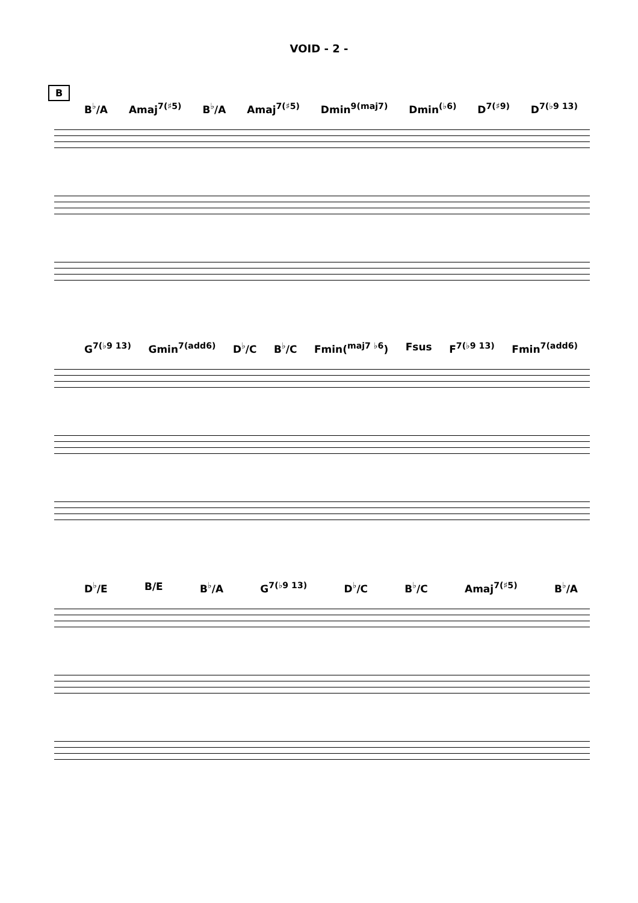VOID - 2 -
B
B<sup>♭</sup>/A Amaj<sup>7(♯5)</sup> B<sup>♭</sup>/A Amaj<sup>7(♯5)</sup> Dmin<sup>9(maj7)</sup> Dmin<sup>(♭6)</sup> D<sup>7(♯9)</sup> D<sup>7(♭9 13)</sup>
G<sup>7(♭9 13)</sup> Gmin<sup>7(add6)</sup> D<sup>♭</sup>/C B<sup>♭</sup>/C Fmin(<sup>maj7 ♭6</sup>) Fsus F<sup>7(♭9 13)</sup> Fmin<sup>7(add6)</sup>
D<sup>♭</sup>/E B/E B<sup>♭</sup>/A G<sup>7(♭9 13)</sup> D<sup>♭</sup>/C B<sup>♭</sup>/C Amaj<sup>7(♯5)</sup> B<sup>♭</sup>/A